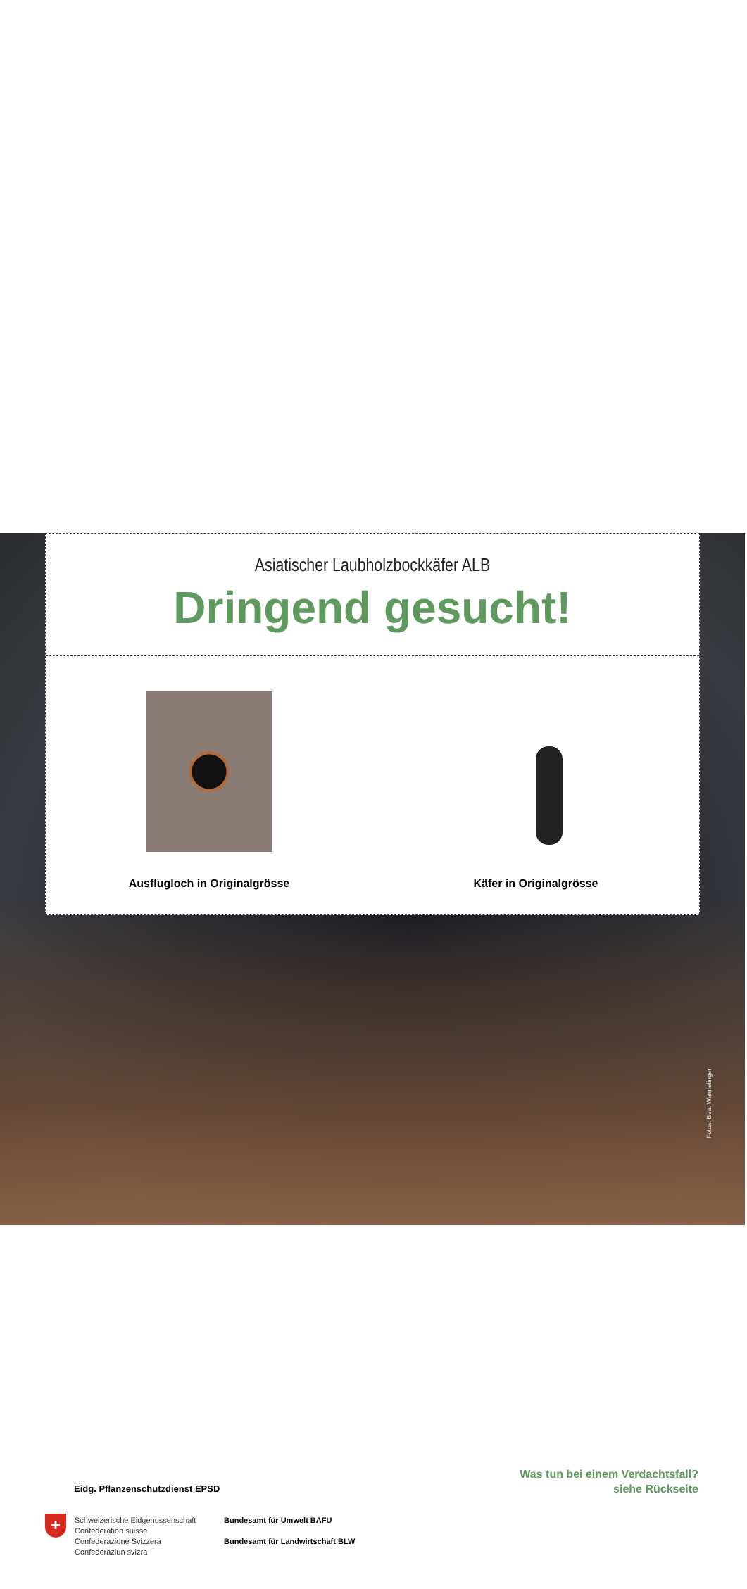Fotos: Beat Wermelinger
Asiatischer Laubholzbockkäfer ALB
Dringend gesucht!
Ausflugloch in Originalgrösse Käfer in Originalgrösse
Was tun bei einem Verdachtsfall?
siehe Rückseite
Eidg. Pflanzenschutzdienst EPSD
+
Schweizerische Eidgenossenschaft
Confédération suisse
Confederazione Svizzera
Confederaziun svizra
Bundesamt für Umwelt BAFU
Bundesamt für Landwirtschaft BLW